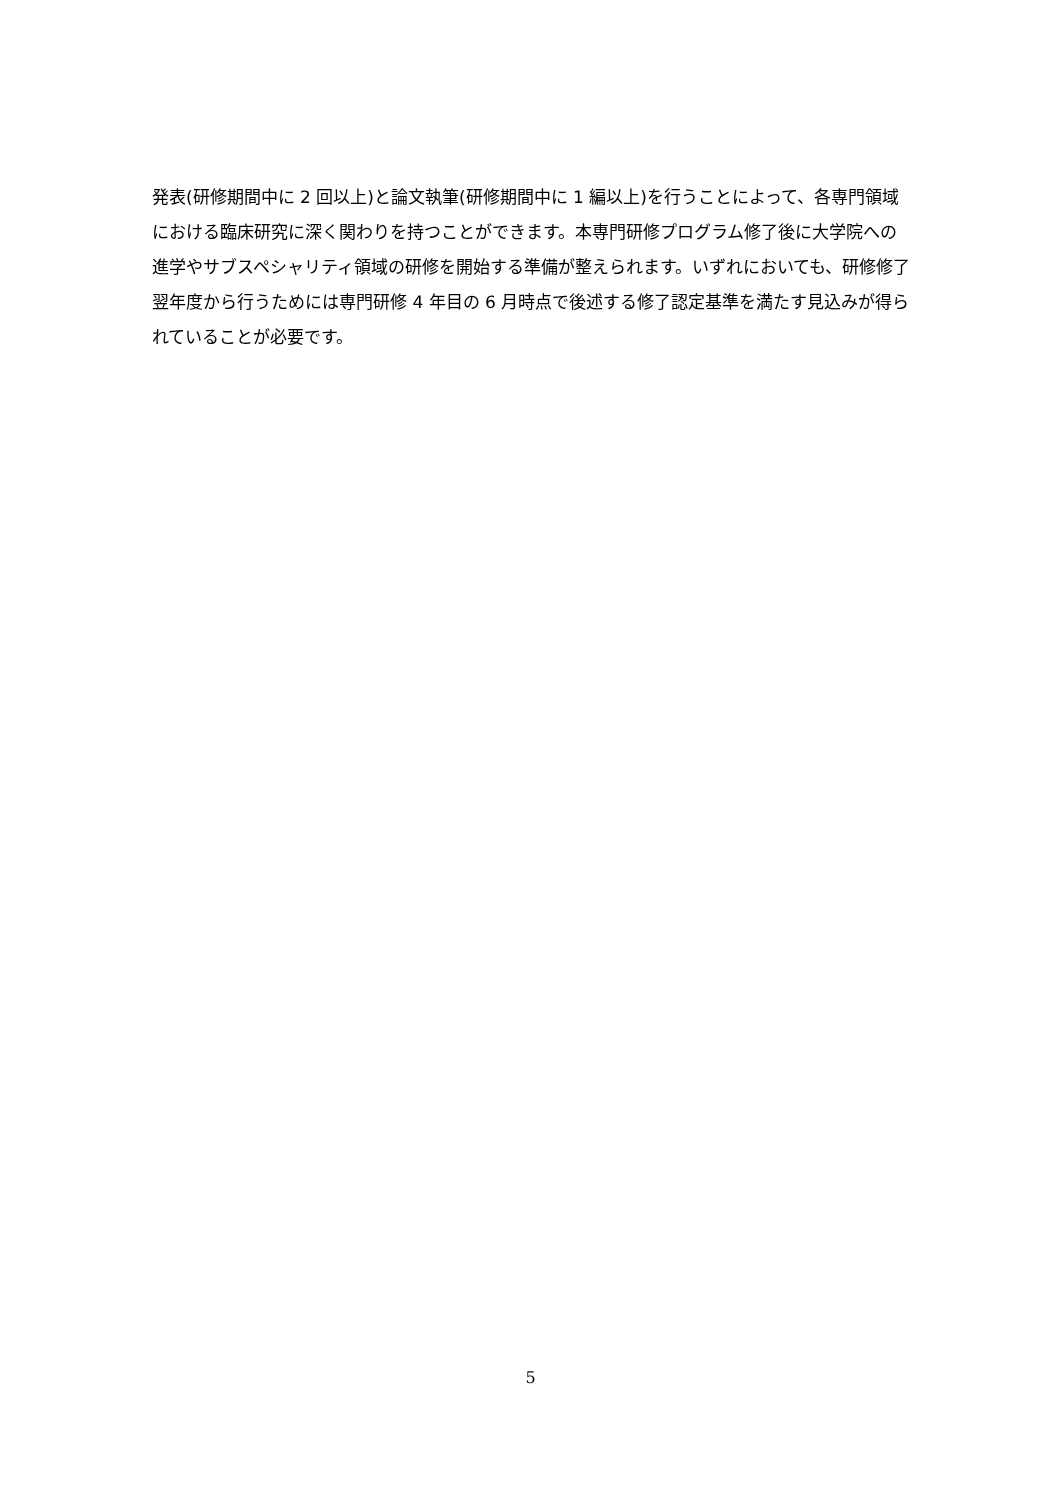発表(研修期間中に 2 回以上)と論文執筆(研修期間中に 1 編以上)を行うことによって、各専門領域における臨床研究に深く関わりを持つことができます。本専門研修プログラム修了後に大学院への進学やサブスペシャリティ領域の研修を開始する準備が整えられます。いずれにおいても、研修修了翌年度から行うためには専門研修 4 年目の 6 月時点で後述する修了認定基準を満たす見込みが得られていることが必要です。
5